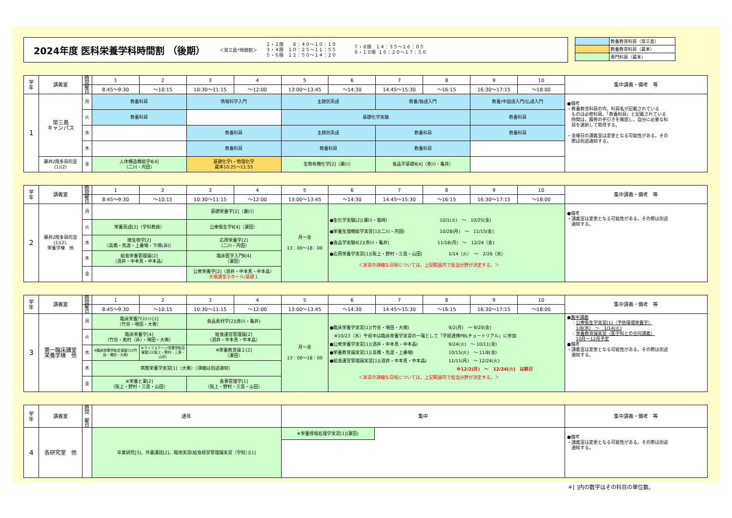2024年度 医科栄養学科時間割 （後期）
＜常三島*時間割＞
１・２限　　８：４０～１０：１０
３・４限　１０：２５～１１：５５
５・６限　１２：５０～１４：２０
７・８限　１４：３５～１６：０５
９・１０限 １６：２０～１７：５０
| | 教養教育科目（常三島） |
| | 教養教育科目（蔵本） |
| | 専門科目（蔵本） |
| 学 年 | 講義室 | 時間 | 1 | 2 | 3 | 4 | 5 | 6 | 7 | 8 | 9 | 10 | 集中講義・備考 等 |
| | | 曜日 | 8:45～9:30 | ～10:15 | 10:30～11:15 | ～12:00 | 13:00～13:45 | ～14:30 | 14:45～15:30 | ～16:15 | 16:30～17:15 | ～18:00 | |
| 1 | 常三島 キャンパス | 月 | 教養科目 | | 情報科学入門 | | 主題別英語 | | 教養/独語入門 | | 教養/中国語入門/仏語入門 | | ●備考 ・教養教育科目の内，科目名が記載されている ものは必修科目。「教養科目」と記載されている 時間は，履修の手引きを確認し，自分に必要な科 目を選択して取得する。 ・金曜日の講義室は変更となる可能性がある。その 際は別途通知する。 |
| | | 火 | 教養科目 | | | | 基礎化学実験 | | | | 教養科目 | | |
| | | 水 | | | 教養科目 | | 主題別英語 | | 教養科目 | | 教養科目 | | |
| | | 木 | | | 教養科目 | | 教養科目 | | 教養科目 | | | | |
| | 藤井2階多目的室 (1)(2) | 金 | 人体構造機能学Ⅱ[4] （二川・内田） | | 基礎化学Ⅰ・物理化学 蔵本10:25～11:55 | | 生物有機化学[2]（瀬川） | | 食品学基礎Ⅱ[4]（赤川・亀井） | | | | |
| 学 年 | 講義室 | 時間 | 1 | 2 | 3 | 4 | 5 | 6 | 7 | 8 | 9 | 10 | 集中講義・備考 等 |
| | | 曜日 | 8:45～9:30 | ～10:15 | 10:30～11:15 | ～12:00 | 13:00～13:45 | ～14:30 | 14:45～15:30 | ～16:15 | 16:30～17:15 | ～18:00 | |
| 2 | 藤井2階多目的室 (1)(2), 栄養学棟 他 | 月 | | | 基礎栄養学[2]（瀬川） | | 月～金 13：00～18：00 | ●生化学実験[2](瀬川・塩崎) 10/1(火) ～ 10/25(金) ●栄養生理機能学実習[1](二川・内田) 10/28(月) ～ 11/15(金) ●食品学実験Ⅱ[2](赤川・亀井) 11/18(月) ～ 12/24（金) ●応用栄養学実習[1](阪上・野村・三島・山田) 1/14（火） ～ 2/26（水） ＜実習の詳細な日程については，上記範囲内で担当分野が決定する。＞ | | | | | ●備考 ・講義室は変更となる可能性がある。その際は別途 通知する。 |
| | | 火 | 栄養英語[2]（学科教員） | | 公衆衛生学Ⅱ[4]（濵田） | | | | | | | | |
| | | 水 | 微生物学[2] （高橋・馬渡・上番増・下畑(非)） | | 応用栄養学[2] （二川・内田） | | | | | | | | |
| | | 木 | 給食栄養管理論[2] （酒井・中本真・中本晶） | | 臨床医学入門Ⅱ[4] （濵田） | | | | | | | | |
| | | 金 | | | 公衆栄養学[2]（酒井・中本真・中本晶） 大塚講堂小ホール/基礎１ | | | | | | | | |
| 学 年 | 講義室 | 時間 | 1 | 2 | 3 | 4 | 5 | 6 | 7 | 8 | 9 | 10 | 集中講義・備考 等 |
| | | 曜日 | 8:45～9:30 | ～10:15 | 10:30～11:15 | ～12:00 | 13:00～13:45 | ～14:30 | 14:45～15:30 | ～16:15 | 16:30～17:15 | ～18:00 | |
| 3 | 第一臨床講堂 栄養学棟 他 | 月 | 臨床栄養ｱｾｽﾒﾝﾄ[1] （竹谷・増田・大南） | | 食品素材学[2](赤川・亀井) | | 月～金 13：00～18：00 | ●臨床栄養学実習[1](竹谷・増田・大南) 9/2(月) ～ 9/20(金) ※10/23（水）午前中は臨床栄養学実習の一環として「学部連携PBLチュートリアル」に参加 ●公衆栄養学実習[1](酒井・中本真・中本晶) 9/24(火) ～ 10/11(金) ●栄養教育論実習[1](高橋・馬渡・上番増) 10/15(火) ～ 11/8(金) ●給食運営管理論実習[1](酒井・中本真・中本晶) 11/11(月) ～ 12/24(火) ※12/2(月) ～ 12/24(火) は終日 ＜実習の詳細な日程については，上記範囲内で担当分野が決定する。＞ | | | | | ● 集中講義 ： 公衆衛生学実習[1]（予防環境栄養学） 1/8(水) ～ 1/14(火) ： 栄養教育論実習（医学科との合同講義） 10月～12月予定 ●備考 ・講義室は変更となる可能性がある。その際は別途 通知する。 |
| | | 火 | 臨床栄養学[4] （竹谷・奥村（非）・増田・大南） | | 給食運営管理論[2] （酒井・中本真・中本晶） | | | | | | | | |
| | | 水 | ※臨床栄養学総合演習[1](竹谷・増田・大南) | ※ライフステージ栄養学総合演習[1](阪上・野村・三島・山田) | ※栄養教育論２[2] （濵田） | | | | | | | | |
| | | 木 | 病態栄養学実習[1]（大南）（詳細は別途通知） | | | | | | | | | | |
| | | 金 | ※栄養と薬[2] （阪上・野村・三島・山田） | | 食事管理学[1] （阪上・野村・三島・山田） | | | | | | | | |
| 学 年 | 講義室 | 時間 曜日 | 通年 | 集中 | 集中講義・備考 等 |
| 4 | 各研究室 他 | | 卒業研究[3]，外書講読[2]，臨地実習(給食経営管理論実習（学校）)[1] | ※栄養情報処理学実習[1](濵田) | ●備考 ・講義室は変更となる可能性がある。その際は別途 通知する。 |
＊[ ]内の数字はその科目の単位数。